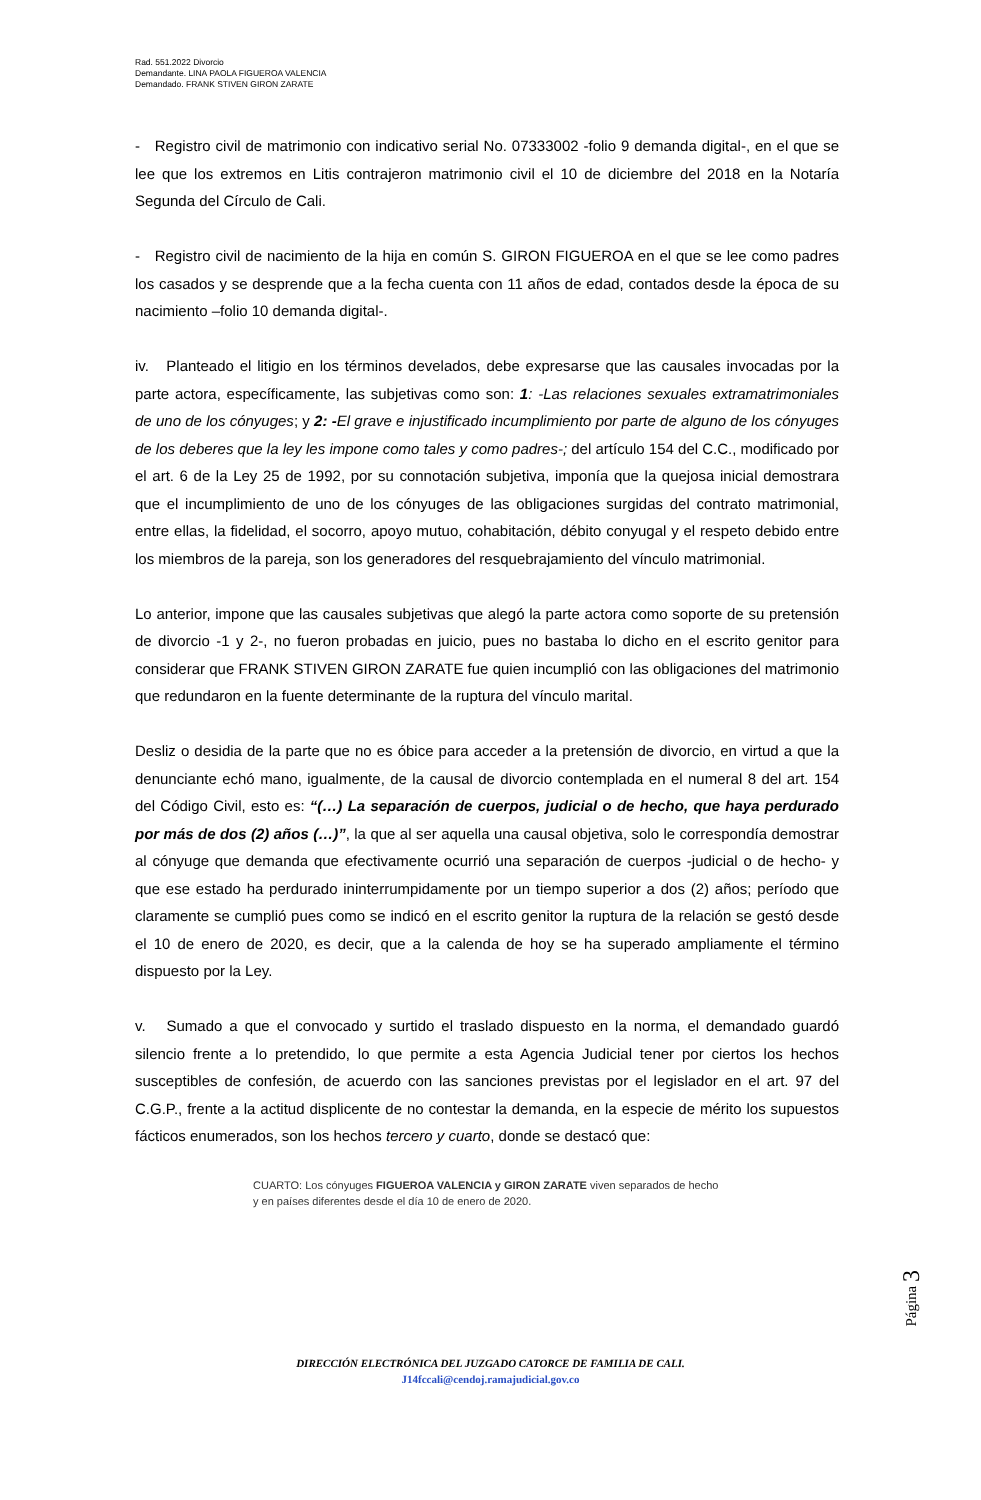Rad. 551.2022 Divorcio
Demandante. LINA PAOLA FIGUEROA VALENCIA
Demandado. FRANK STIVEN GIRON ZARATE
- Registro civil de matrimonio con indicativo serial No. 07333002 -folio 9 demanda digital-, en el que se lee que los extremos en Litis contrajeron matrimonio civil el 10 de diciembre del 2018 en la Notaría Segunda del Círculo de Cali.
- Registro civil de nacimiento de la hija en común S. GIRON FIGUEROA en el que se lee como padres los casados y se desprende que a la fecha cuenta con 11 años de edad, contados desde la época de su nacimiento –folio 10 demanda digital-.
iv. Planteado el litigio en los términos develados, debe expresarse que las causales invocadas por la parte actora, específicamente, las subjetivas como son: 1: -Las relaciones sexuales extramatrimoniales de uno de los cónyuges; y 2: -El grave e injustificado incumplimiento por parte de alguno de los cónyuges de los deberes que la ley les impone como tales y como padres-; del artículo 154 del C.C., modificado por el art. 6 de la Ley 25 de 1992, por su connotación subjetiva, imponía que la quejosa inicial demostrara que el incumplimiento de uno de los cónyuges de las obligaciones surgidas del contrato matrimonial, entre ellas, la fidelidad, el socorro, apoyo mutuo, cohabitación, débito conyugal y el respeto debido entre los miembros de la pareja, son los generadores del resquebrajamiento del vínculo matrimonial.
Lo anterior, impone que las causales subjetivas que alegó la parte actora como soporte de su pretensión de divorcio -1 y 2-, no fueron probadas en juicio, pues no bastaba lo dicho en el escrito genitor para considerar que FRANK STIVEN GIRON ZARATE fue quien incumplió con las obligaciones del matrimonio que redundaron en la fuente determinante de la ruptura del vínculo marital.
Desliz o desidia de la parte que no es óbice para acceder a la pretensión de divorcio, en virtud a que la denunciante echó mano, igualmente, de la causal de divorcio contemplada en el numeral 8 del art. 154 del Código Civil, esto es: “(…) La separación de cuerpos, judicial o de hecho, que haya perdurado por más de dos (2) años (…)”, la que al ser aquella una causal objetiva, solo le correspondía demostrar al cónyuge que demanda que efectivamente ocurrió una separación de cuerpos -judicial o de hecho- y que ese estado ha perdurado ininterrumpidamente por un tiempo superior a dos (2) años; período que claramente se cumplió pues como se indicó en el escrito genitor la ruptura de la relación se gestó desde el 10 de enero de 2020, es decir, que a la calenda de hoy se ha superado ampliamente el término dispuesto por la Ley.
v. Sumado a que el convocado y surtido el traslado dispuesto en la norma, el demandado guardó silencio frente a lo pretendido, lo que permite a esta Agencia Judicial tener por ciertos los hechos susceptibles de confesión, de acuerdo con las sanciones previstas por el legislador en el art. 97 del C.G.P., frente a la actitud displicente de no contestar la demanda, en la especie de mérito los supuestos fácticos enumerados, son los hechos tercero y cuarto, donde se destacó que:
CUARTO: Los cónyuges FIGUEROA VALENCIA y GIRON ZARATE viven separados de hecho y en países diferentes desde el día 10 de enero de 2020.
Página 3
DIRECCIÓN ELECTRÓNICA DEL JUZGADO CATORCE DE FAMILIA DE CALI.
J14fccali@cendoj.ramajudicial.gov.co